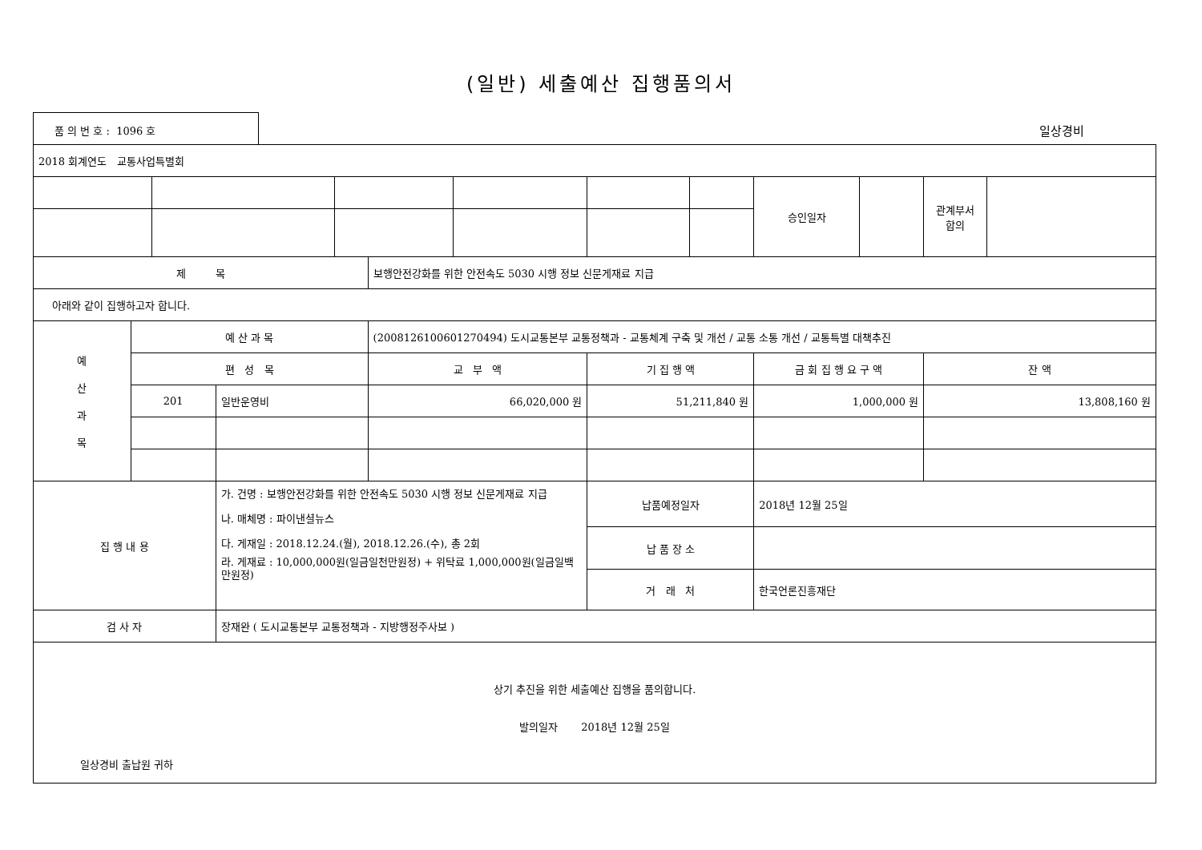(일반) 세출예산 집행품의서
품 의 번 호 : 1096 호
일상경비
| 2018 회계연도 교통사업특별회 | | | | | | | | | | | | |
| | | | | | | | | | 승인일자 | | 관계부서 합의 | |
| 제 목 | | | | | 보행안전강화를 위한 안전속도 5030 시행 정보 신문게재료 지급 | | | | | | | |
| 아래와 같이 집행하고자 합니다. | | | | | | | | | | | | |
| 예 산 과 목 | 예 산 과 목 | | | | (2008126100601270494) 도시교통본부 교통정책과 - 교통체계 구축 및 개선 / 교통 소통 개선 / 교통특별 대책추진 | | | | | | | |
| | 편 성 목 | | | | 교 부 액 | | 기 집 행 액 | | 금 회 집 행 요 구 액 | | 잔 액 | |
| | 201 | | 일반운영비 | | 66,020,000 원 | | 51,211,840 원 | | 1,000,000 원 | | 13,808,160 원 | |
| 집 행 내 용 | | | 가. 건명 : 보행안전강화를 위한 안전속도 5030 시행 정보 신문게재료 지급 나. 매체명 : 파이낸셜뉴스 다. 게재일 : 2018.12.24.(월), 2018.12.26.(수), 총 2회 라. 게재료 : 10,000,000원(일금일천만원정) + 위탁료 1,000,000원(일금일백만원정) | | | | 납품예정일자 | | 2018년 12월 25일 | | | |
| | | | | | | | 납 품 장 소 | | | | | |
| | | | | | | | 거 래 처 | | 한국언론진흥재단 | | | |
| 검 사 자 | | | 장재완 ( 도시교통본부 교통정책과 - 지방행정주사보 ) | | | | | | | | | |
| 상기 추진을 위한 세출예산 집행을 품의합니다. 발의일자 2018년 12월 25일 일상경비 출납원 귀하 | | | | | | | | | | | | |